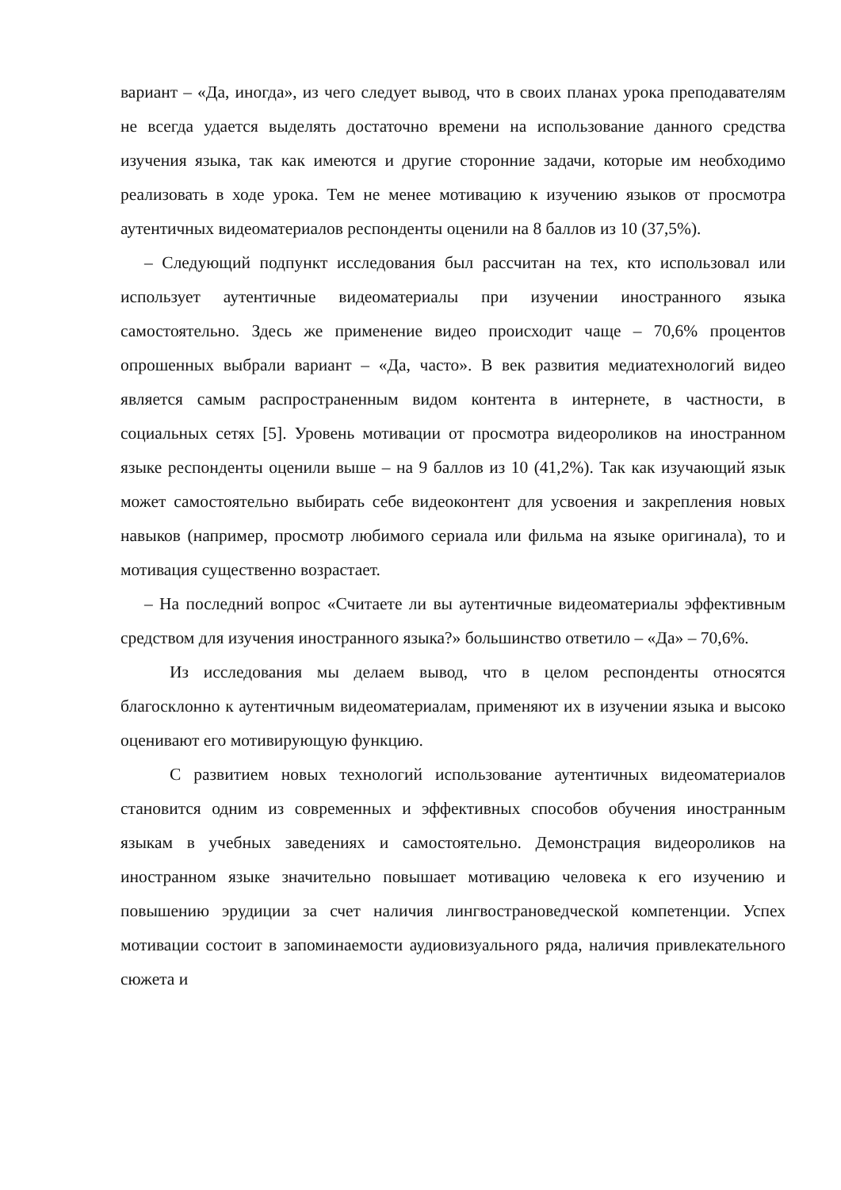вариант – «Да, иногда», из чего следует вывод, что в своих планах урока преподавателям не всегда удается выделять достаточно времени на использование данного средства изучения языка, так как имеются и другие сторонние задачи, которые им необходимо реализовать в ходе урока. Тем не менее мотивацию к изучению языков от просмотра аутентичных видеоматериалов респонденты оценили на 8 баллов из 10 (37,5%).
– Следующий подпункт исследования был рассчитан на тех, кто использовал или использует аутентичные видеоматериалы при изучении иностранного языка самостоятельно. Здесь же применение видео происходит чаще – 70,6% процентов опрошенных выбрали вариант – «Да, часто». В век развития медиатехнологий видео является самым распространенным видом контента в интернете, в частности, в социальных сетях [5]. Уровень мотивации от просмотра видеороликов на иностранном языке респонденты оценили выше – на 9 баллов из 10 (41,2%). Так как изучающий язык может самостоятельно выбирать себе видеоконтент для усвоения и закрепления новых навыков (например, просмотр любимого сериала или фильма на языке оригинала), то и мотивация существенно возрастает.
– На последний вопрос «Считаете ли вы аутентичные видеоматериалы эффективным средством для изучения иностранного языка?» большинство ответило – «Да» – 70,6%.
Из исследования мы делаем вывод, что в целом респонденты относятся благосклонно к аутентичным видеоматериалам, применяют их в изучении языка и высоко оценивают его мотивирующую функцию.
С развитием новых технологий использование аутентичных видеоматериалов становится одним из современных и эффективных способов обучения иностранным языкам в учебных заведениях и самостоятельно. Демонстрация видеороликов на иностранном языке значительно повышает мотивацию человека к его изучению и повышению эрудиции за счет наличия лингвострановедческой компетенции. Успех мотивации состоит в запоминаемости аудиовизуального ряда, наличия привлекательного сюжета и